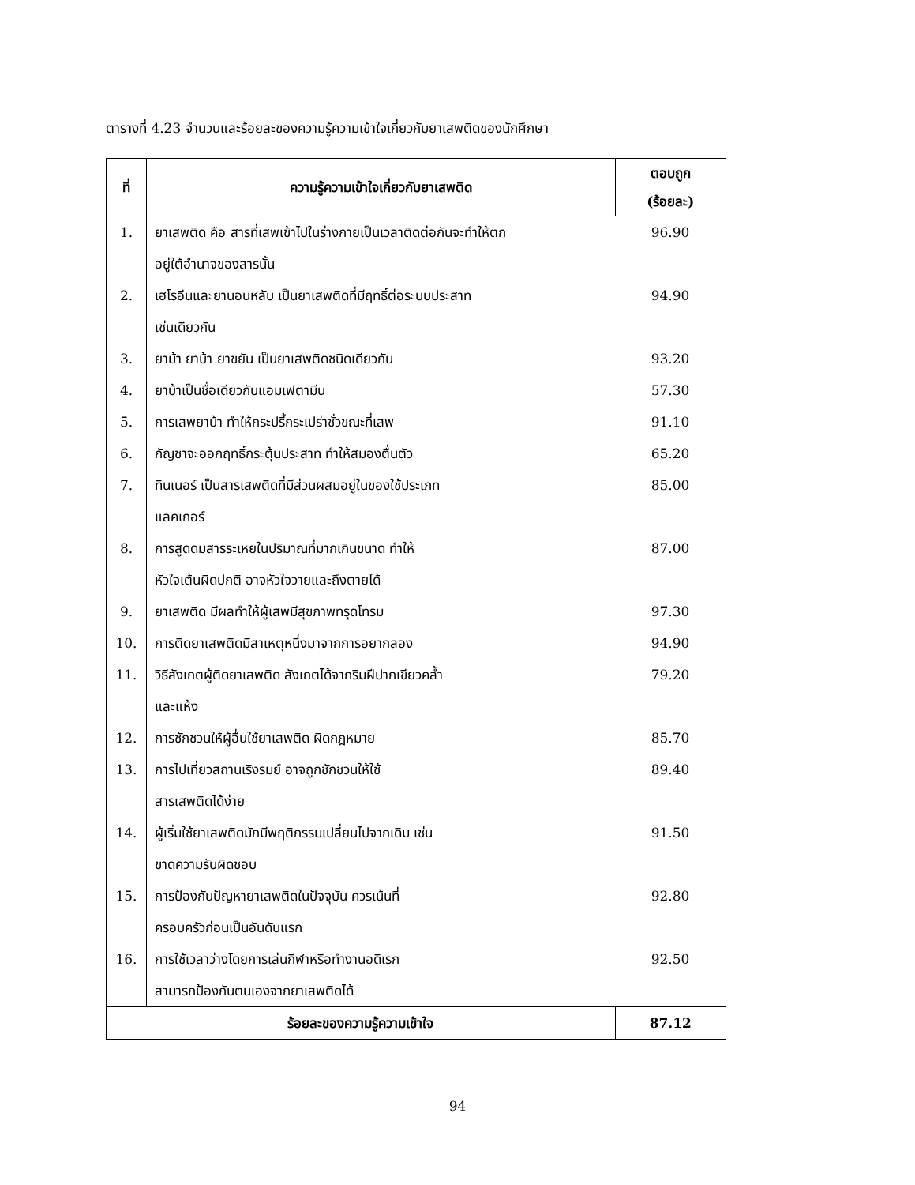ตารางที่ 4.23 จำนวนและร้อยละของความรู้ความเข้าใจเกี่ยวกับยาเสพติดของนักศึกษา
| ที่ | ความรู้ความเข้าใจเกี่ยวกับยาเสพติด | ตอบถูก (ร้อยละ) |
| --- | --- | --- |
| 1. | ยาเสพติด คือ สารที่เสพเข้าไปในร่างกายเป็นเวลาติดต่อกันจะทำให้ตก อยู่ใต้อำนาจของสารนั้น | 96.90 |
| 2. | เฮโรอีนและยานอนหลับ เป็นยาเสพติดที่มีฤทธิ์ต่อระบบประสาท เช่นเดียวกัน | 94.90 |
| 3. | ยาม้า ยาบ้า ยาขยัน เป็นยาเสพติดชนิดเดียวกัน | 93.20 |
| 4. | ยาบ้าเป็นชื่อเดียวกับแอมเฟตามีน | 57.30 |
| 5. | การเสพยาบ้า ทำให้กระปรี้กระเปร่าชั่วขณะที่เสพ | 91.10 |
| 6. | กัญชาจะออกฤทธิ์กระตุ้นประสาท ทำให้สมองตื่นตัว | 65.20 |
| 7. | ทินเนอร์ เป็นสารเสพติดที่มีส่วนผสมอยู่ในของใช้ประเภท แลคเกอร์ | 85.00 |
| 8. | การสูดดมสารระเหยในปริมาณที่มากเกินขนาด ทำให้ หัวใจเต้นผิดปกติ อาจหัวใจวายและถึงตายได้ | 87.00 |
| 9. | ยาเสพติด มีผลทำให้ผู้เสพมีสุขภาพทรุดโทรม | 97.30 |
| 10. | การติดยาเสพติดมีสาเหตุหนึ่งมาจากการอยากลอง | 94.90 |
| 11. | วิธีสังเกตผู้ติดยาเสพติด สังเกตได้จากริมฝีปากเขียวคล้ำ และแห้ง | 79.20 |
| 12. | การชักชวนให้ผู้อื่นใช้ยาเสพติด ผิดกฎหมาย | 85.70 |
| 13. | การไปเที่ยวสถานเริงรมย์ อาจถูกชักชวนให้ใช้ สารเสพติดได้ง่าย | 89.40 |
| 14. | ผู้เริ่มใช้ยาเสพติดมักมีพฤติกรรมเปลี่ยนไปจากเดิม เช่น ขาดความรับผิดชอบ | 91.50 |
| 15. | การป้องกันปัญหายาเสพติดในปัจจุบัน ควรเน้นที่ ครอบครัวก่อนเป็นอันดับแรก | 92.80 |
| 16. | การใช้เวลาว่างโดยการเล่นกีฬาหรือทำงานอดิเรก สามารถป้องกันตนเองจากยาเสพติดได้ | 92.50 |
| ร้อยละของความรู้ความเข้าใจ | | 87.12 |
94